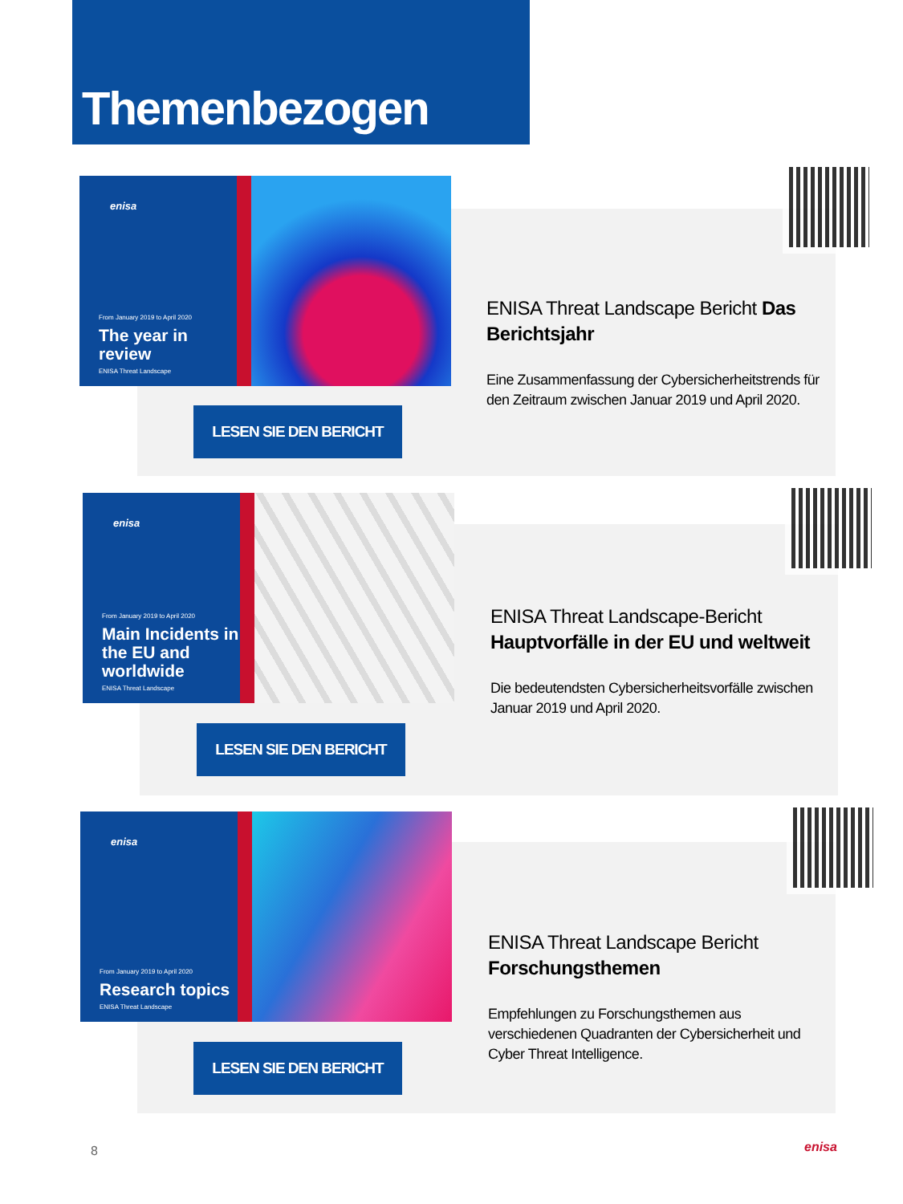Themenbezogen
enisa
From January 2019 to April 2020
The year in review
ENISA Threat Landscape
LESEN SIE DEN BERICHT
ENISA Threat Landscape Bericht Das Berichtsjahr
Eine Zusammenfassung der Cybersicherheitstrends für den Zeitraum zwischen Januar 2019 und April 2020.
enisa
From January 2019 to April 2020
Main Incidents in the EU and worldwide
ENISA Threat Landscape
LESEN SIE DEN BERICHT
ENISA Threat Landscape-Bericht Hauptvorfälle in der EU und weltweit
Die bedeutendsten Cybersicherheitsvorfälle zwischen Januar 2019 und April 2020.
enisa
From January 2019 to April 2020
Research topics
ENISA Threat Landscape
LESEN SIE DEN BERICHT
ENISA Threat Landscape Bericht Forschungsthemen
Empfehlungen zu Forschungsthemen aus verschiedenen Quadranten der Cybersicherheit und Cyber Threat Intelligence.
8 enisa